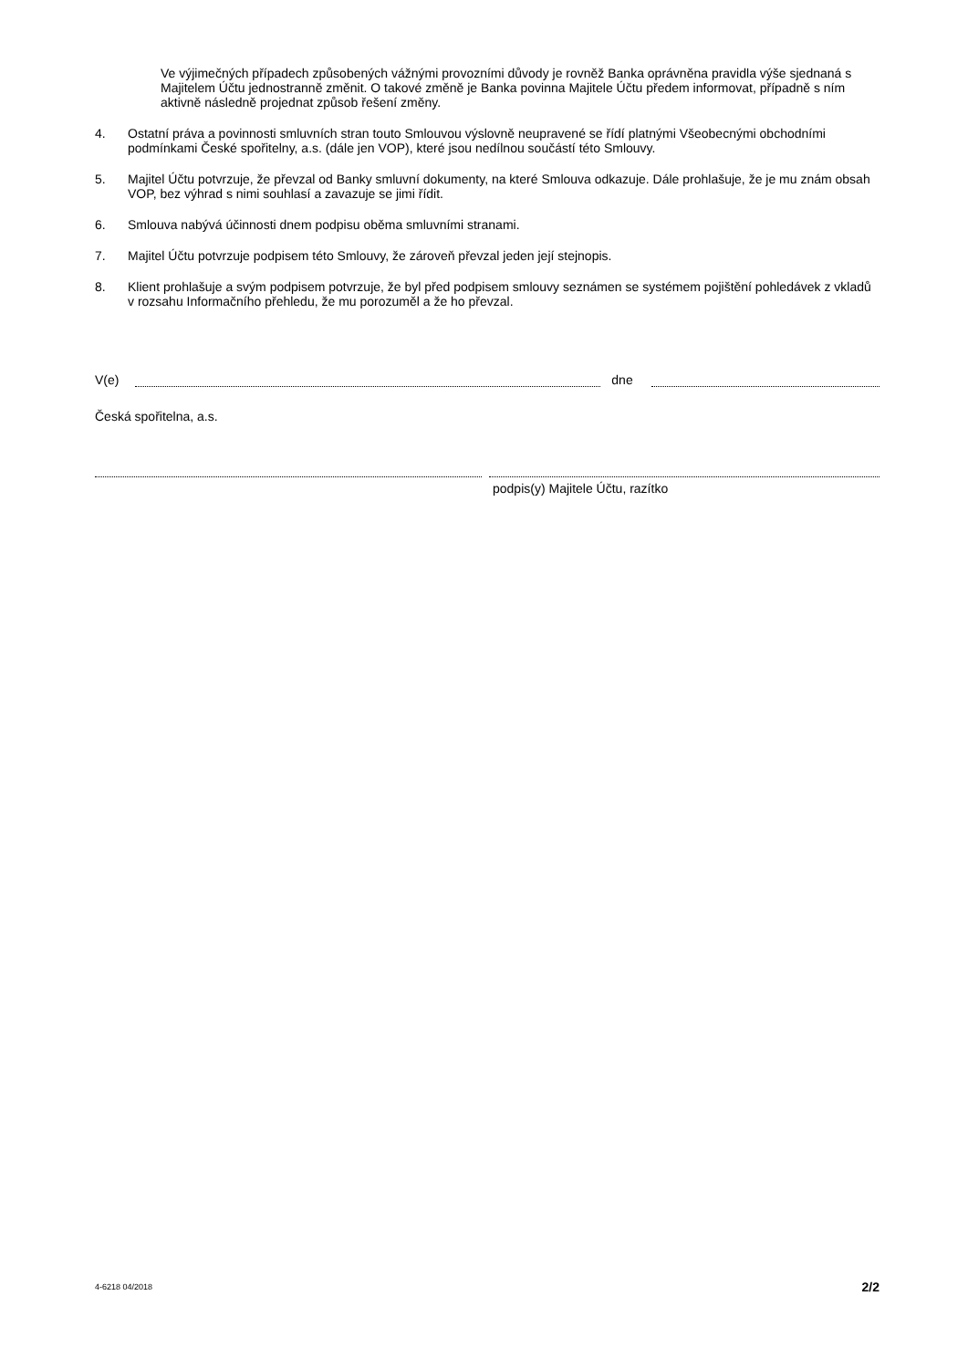Ve výjimečných případech způsobených vážnými provozními důvody je rovněž Banka oprávněna pravidla výše sjednaná s Majitelem Účtu jednostranně změnit. O takové změně je Banka povinna Majitele Účtu předem informovat, případně s ním aktivně následně projednat způsob řešení změny.
4. Ostatní práva a povinnosti smluvních stran touto Smlouvou výslovně neupravené se řídí platnými Všeobecnými obchodními podmínkami České spořitelny, a.s. (dále jen VOP), které jsou nedílnou součástí této Smlouvy.
5. Majitel Účtu potvrzuje, že převzal od Banky smluvní dokumenty, na které Smlouva odkazuje. Dále prohlašuje, že je mu znám obsah VOP, bez výhrad s nimi souhlasí a zavazuje se jimi řídit.
6. Smlouva nabývá účinnosti dnem podpisu oběma smluvními stranami.
7. Majitel Účtu potvrzuje podpisem této Smlouvy, že zároveň převzal jeden její stejnopis.
8. Klient prohlašuje a svým podpisem potvrzuje, že byl před podpisem smlouvy seznámen se systémem pojištění pohledávek z vkladů v rozsahu Informačního přehledu, že mu porozuměl a že ho převzal.
V(e) dne
Česká spořitelna, a.s.
podpis(y) Majitele Účtu, razítko
4-6218 04/2018 2/2